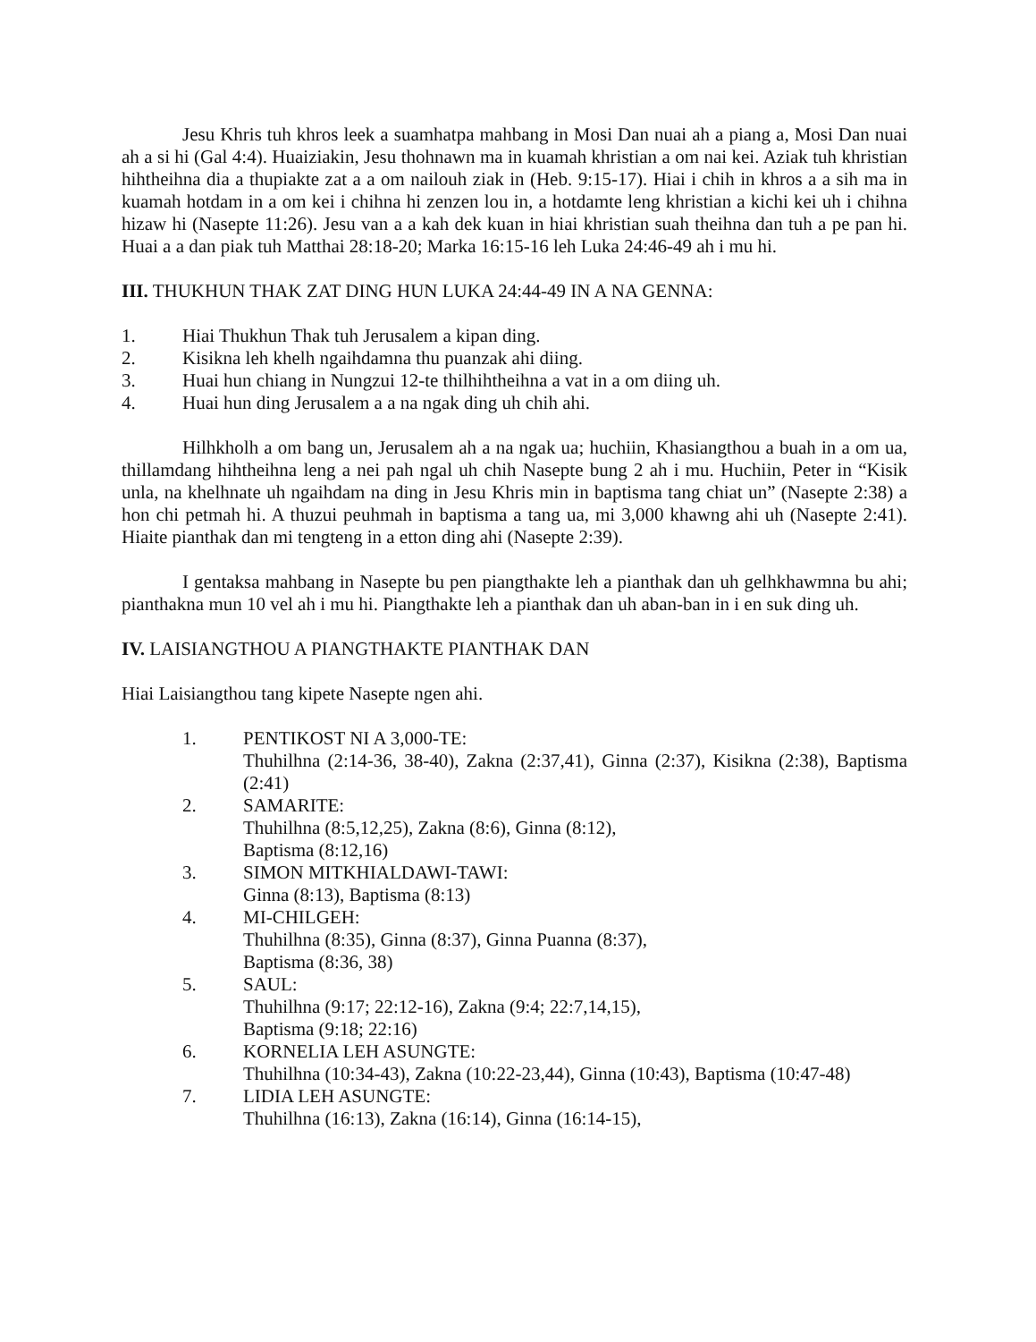Jesu Khris tuh khros leek a suamhatpa mahbang in Mosi Dan nuai ah a piang a, Mosi Dan nuai ah a si hi (Gal 4:4). Huaiziakin, Jesu thohnawn ma in kuamah khristian a om nai kei. Aziak tuh khristian hihtheihna dia a thupiakte zat a a om nailouh ziak in (Heb. 9:15-17). Hiai i chih in khros a a sih ma in kuamah hotdam in a om kei i chihna hi zenzen lou in, a hotdamte leng khristian a kichi kei uh i chihna hizaw hi (Nasepte 11:26). Jesu van a a kah dek kuan in hiai khristian suah theihna dan tuh a pe pan hi. Huai a a dan piak tuh Matthai 28:18-20; Marka 16:15-16 leh Luka 24:46-49 ah i mu hi.
III. THUKHUN THAK ZAT DING HUN LUKA 24:44-49 IN A NA GENNA:
1. Hiai Thukhun Thak tuh Jerusalem a kipan ding.
2. Kisikna leh khelh ngaihdamna thu puanzak ahi diing.
3. Huai hun chiang in Nungzui 12-te thilhihtheihna a vat in a om diing uh.
4. Huai hun ding Jerusalem a a na ngak ding uh chih ahi.
Hilhkholh a om bang un, Jerusalem ah a na ngak ua; huchiin, Khasiangthou a buah in a om ua, thillamdang hihtheihna leng a nei pah ngal uh chih Nasepte bung 2 ah i mu. Huchiin, Peter in “Kisik unla, na khelhnate uh ngaihdam na ding in Jesu Khris min in baptisma tang chiat un” (Nasepte 2:38) a hon chi petmah hi. A thuzui peuhmah in baptisma a tang ua, mi 3,000 khawng ahi uh (Nasepte 2:41). Hiaite pianthak dan mi tengteng in a etton ding ahi (Nasepte 2:39).
I gentaksa mahbang in Nasepte bu pen piangthakte leh a pianthak dan uh gelhkhawmna bu ahi; pianthakna mun 10 vel ah i mu hi. Piangthakte leh a pianthak dan uh aban-ban in i en suk ding uh.
IV. LAISIANGTHOU A PIANGTHAKTE PIANTHAK DAN
Hiai Laisiangthou tang kipete Nasepte ngen ahi.
1. PENTIKOST NI A 3,000-TE:
Thuhilhna (2:14-36, 38-40), Zakna (2:37,41), Ginna (2:37), Kisikna (2:38), Baptisma (2:41)
2. SAMARITE:
Thuhilhna (8:5,12,25), Zakna (8:6), Ginna (8:12),
Baptisma (8:12,16)
3. SIMON MITKHIALDAWI-TAWI:
Ginna (8:13), Baptisma (8:13)
4. MI-CHILGEH:
Thuhilhna (8:35), Ginna (8:37), Ginna Puanna (8:37),
Baptisma (8:36, 38)
5. SAUL:
Thuhilhna (9:17; 22:12-16), Zakna (9:4; 22:7,14,15),
Baptisma (9:18; 22:16)
6. KORNELIA LEH ASUNGTE:
Thuhilhna (10:34-43), Zakna (10:22-23,44), Ginna (10:43), Baptisma (10:47-48)
7. LIDIA LEH ASUNGTE:
Thuhilhna (16:13), Zakna (16:14), Ginna (16:14-15),